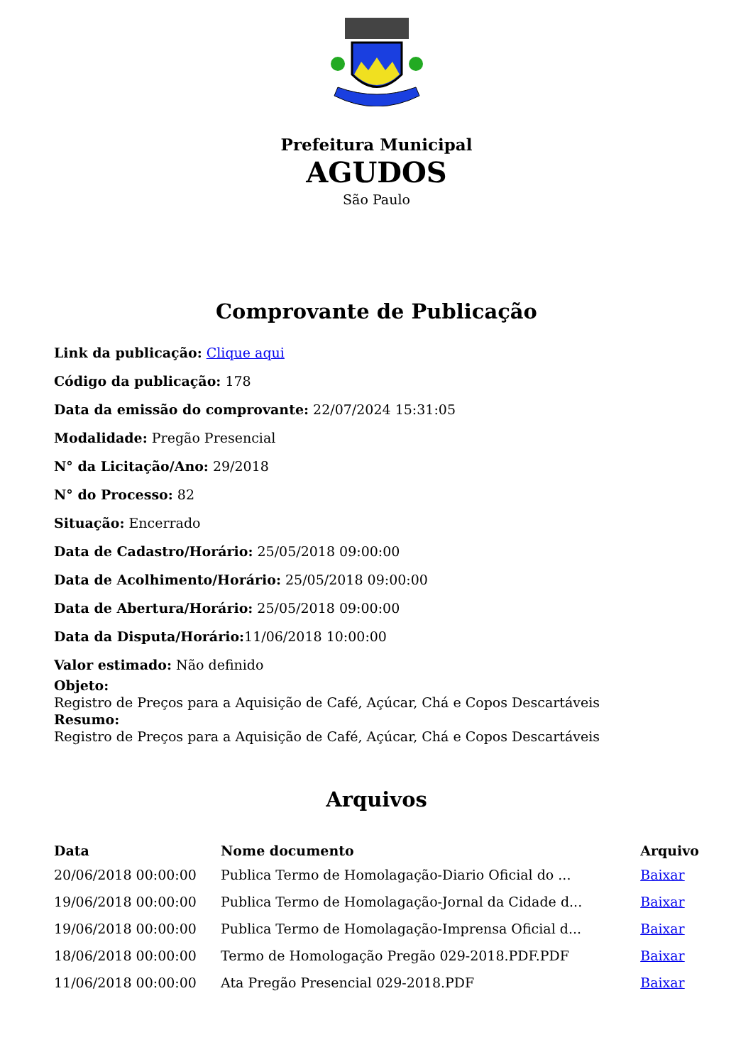Prefeitura Municipal
AGUDOS
São Paulo
Comprovante de Publicação
Link da publicação: Clique aqui
Código da publicação: 178
Data da emissão do comprovante: 22/07/2024 15:31:05
Modalidade: Pregão Presencial
N° da Licitação/Ano: 29/2018
N° do Processo: 82
Situação: Encerrado
Data de Cadastro/Horário: 25/05/2018 09:00:00
Data de Acolhimento/Horário: 25/05/2018 09:00:00
Data de Abertura/Horário: 25/05/2018 09:00:00
Data da Disputa/Horário: 11/06/2018 10:00:00
Valor estimado: Não definido
Objeto:
Registro de Preços para a Aquisição de Café, Açúcar, Chá e Copos Descartáveis
Resumo:
Registro de Preços para a Aquisição de Café, Açúcar, Chá e Copos Descartáveis
Arquivos
| Data | Nome documento | Arquivo |
| --- | --- | --- |
| 20/06/2018 00:00:00 | Publica Termo de Homolagação-Diario Oficial do ... | Baixar |
| 19/06/2018 00:00:00 | Publica Termo de Homolagação-Jornal da Cidade d... | Baixar |
| 19/06/2018 00:00:00 | Publica Termo de Homolagação-Imprensa Oficial d... | Baixar |
| 18/06/2018 00:00:00 | Termo de Homologação Pregão 029-2018.PDF.PDF | Baixar |
| 11/06/2018 00:00:00 | Ata Pregão Presencial 029-2018.PDF | Baixar |